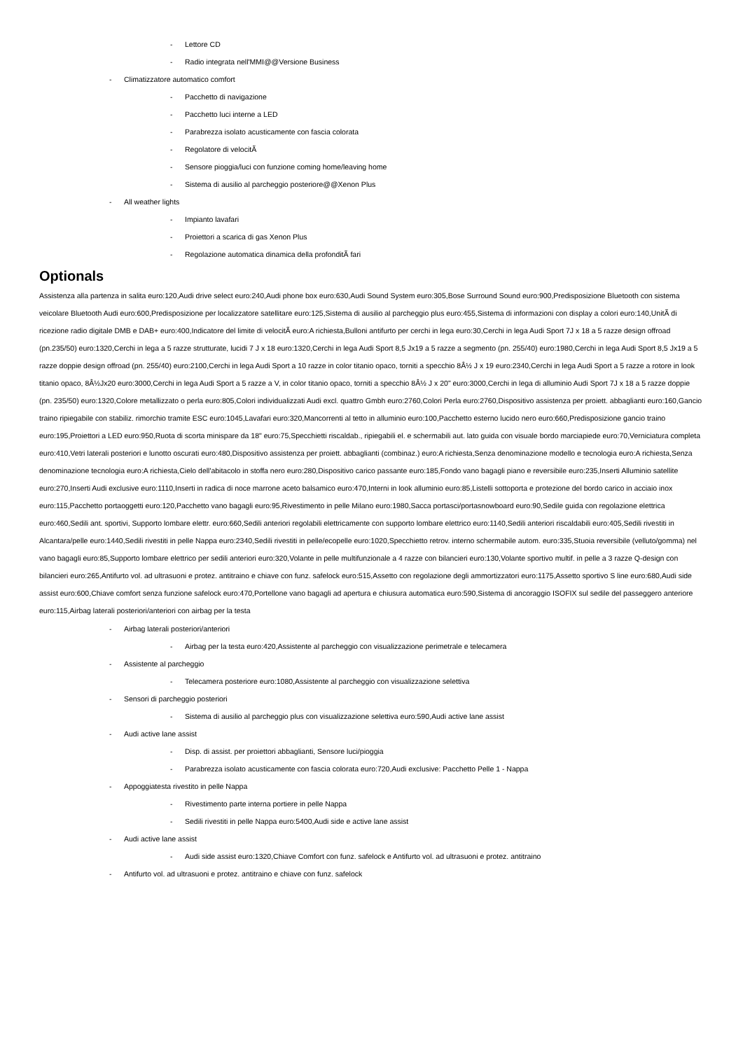- Lettore CD
- Radio integrata nell'MMI@@Versione Business
- Climatizzatore automatico comfort
- Pacchetto di navigazione
- Pacchetto luci interne a LED
- Parabrezza isolato acusticamente con fascia colorata
- Regolatore di velocitÃ
- Sensore pioggia/luci con funzione coming home/leaving home
- Sistema di ausilio al parcheggio posteriore@@Xenon Plus
- All weather lights
- Impianto lavafari
- Proiettori a scarica di gas Xenon Plus
- Regolazione automatica dinamica della profonditÃ fari
Optionals
Assistenza alla partenza in salita euro:120,Audi drive select euro:240,Audi phone box euro:630,Audi Sound System euro:305,Bose Surround Sound euro:900,Predisposizione Bluetooth con sistema veicolare Bluetooth Audi euro:600,Predisposizione per localizzatore satellitare euro:125,Sistema di ausilio al parcheggio plus euro:455,Sistema di informazioni con display a colori euro:140,UnitÃ di ricezione radio digitale DMB e DAB+ euro:400,Indicatore del limite di velocitÃ euro:A richiesta,Bulloni antifurto per cerchi in lega euro:30,Cerchi in lega Audi Sport 7J x 18 a 5 razze design offroad (pn.235/50) euro:1320,Cerchi in lega a 5 razze strutturate, lucidi 7 J x 18 euro:1320,Cerchi in lega Audi Sport 8,5 Jx19 a 5 razze a segmento (pn. 255/40) euro:1980,Cerchi in lega Audi Sport 8,5 Jx19 a 5 razze doppie design offroad (pn. 255/40) euro:2100,Cerchi in lega Audi Sport a 10 razze in color titanio opaco, torniti a specchio 8Â½ J x 19 euro:2340,Cerchi in lega Audi Sport a 5 razze a rotore in look titanio opaco, 8Â½Jx20 euro:3000,Cerchi in lega Audi Sport a 5 razze a V, in color titanio opaco, torniti a specchio 8Â½ J x 20" euro:3000,Cerchi in lega di alluminio Audi Sport 7J x 18 a 5 razze doppie (pn. 235/50) euro:1320,Colore metallizzato o perla euro:805,Colori individualizzati Audi excl. quattro Gmbh euro:2760,Colori Perla euro:2760,Dispositivo assistenza per proiett. abbaglianti euro:160,Gancio traino ripiegabile con stabiliz. rimorchio tramite ESC euro:1045,Lavafari euro:320,Mancorrenti al tetto in alluminio euro:100,Pacchetto esterno lucido nero euro:660,Predisposizione gancio traino euro:195,Proiettori a LED euro:950,Ruota di scorta minispare da 18" euro:75,Specchietti riscaldab., ripiegabili el. e schermabili aut. lato guida con visuale bordo marciapiede euro:70,Verniciatura completa euro:410,Vetri laterali posteriori e lunotto oscurati euro:480,Dispositivo assistenza per proiett. abbaglianti (combinaz.) euro:A richiesta,Senza denominazione modello e tecnologia euro:A richiesta,Senza denominazione tecnologia euro:A richiesta,Cielo dell'abitacolo in stoffa nero euro:280,Dispositivo carico passante euro:185,Fondo vano bagagli piano e reversibile euro:235,Inserti Alluminio satellite euro:270,Inserti Audi exclusive euro:1110,Inserti in radica di noce marrone aceto balsamico euro:470,Interni in look alluminio euro:85,Listelli sottoporta e protezione del bordo carico in acciaio inox euro:115,Pacchetto portaoggetti euro:120,Pacchetto vano bagagli euro:95,Rivestimento in pelle Milano euro:1980,Sacca portasci/portasnowboard euro:90,Sedile guida con regolazione elettrica euro:460,Sedili ant. sportivi, Supporto lombare elettr. euro:660,Sedili anteriori regolabili elettricamente con supporto lombare elettrico euro:1140,Sedili anteriori riscaldabili euro:405,Sedili rivestiti in Alcantara/pelle euro:1440,Sedili rivestiti in pelle Nappa euro:2340,Sedili rivestiti in pelle/ecopelle euro:1020,Specchietto retrov. interno schermabile autom. euro:335,Stuoia reversibile (velluto/gomma) nel vano bagagli euro:85,Supporto lombare elettrico per sedili anteriori euro:320,Volante in pelle multifunzionale a 4 razze con bilancieri euro:130,Volante sportivo multif. in pelle a 3 razze Q-design con bilancieri euro:265,Antifurto vol. ad ultrasuoni e protez. antitraino e chiave con funz. safelock euro:515,Assetto con regolazione degli ammortizzatori euro:1175,Assetto sportivo S line euro:680,Audi side assist euro:600,Chiave comfort senza funzione safelock euro:470,Portellone vano bagagli ad apertura e chiusura automatica euro:590,Sistema di ancoraggio ISOFIX sul sedile del passeggero anteriore euro:115,Airbag laterali posteriori/anteriori con airbag per la testa
- Airbag laterali posteriori/anteriori
- Airbag per la testa euro:420,Assistente al parcheggio con visualizzazione perimetrale e telecamera
- Assistente al parcheggio
- Telecamera posteriore euro:1080,Assistente al parcheggio con visualizzazione selettiva
- Sensori di parcheggio posteriori
- Sistema di ausilio al parcheggio plus con visualizzazione selettiva euro:590,Audi active lane assist
- Audi active lane assist
- Disp. di assist. per proiettori abbaglianti, Sensore luci/pioggia
- Parabrezza isolato acusticamente con fascia colorata euro:720,Audi exclusive: Pacchetto Pelle 1 - Nappa
- Appoggiatesta rivestito in pelle Nappa
- Rivestimento parte interna portiere in pelle Nappa
- Sedili rivestiti in pelle Nappa euro:5400,Audi side e active lane assist
- Audi active lane assist
- Audi side assist euro:1320,Chiave Comfort con funz. safelock e Antifurto vol. ad ultrasuoni e protez. antitraino
- Antifurto vol. ad ultrasuoni e protez. antitraino e chiave con funz. safelock